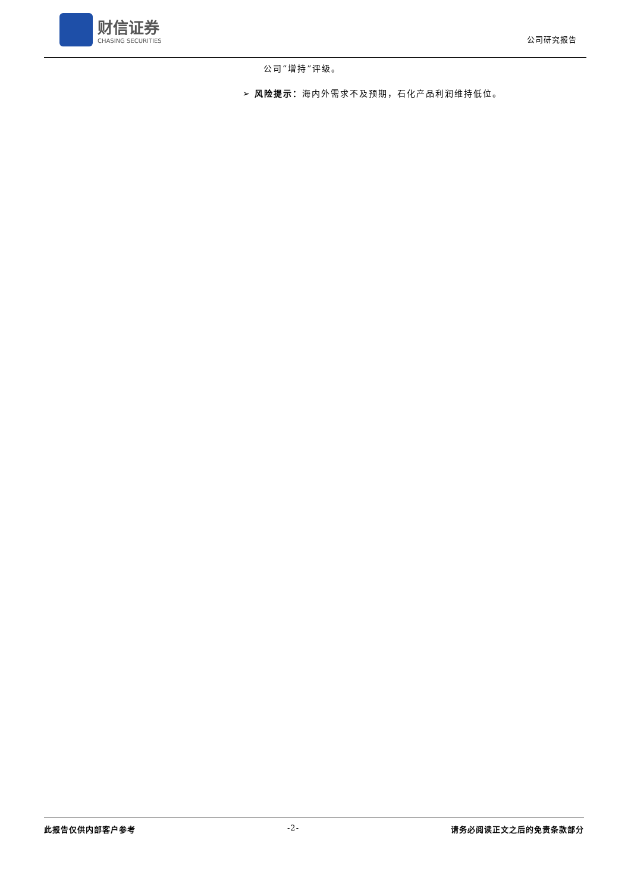财信证券
CHASING SECURITIES
公司研究报告
公司“增持”评级。
➢ 风险提示：海内外需求不及预期，石化产品利润维持低位。
此报告仅供内部客户参考 -2- 请务必阅读正文之后的免责条款部分